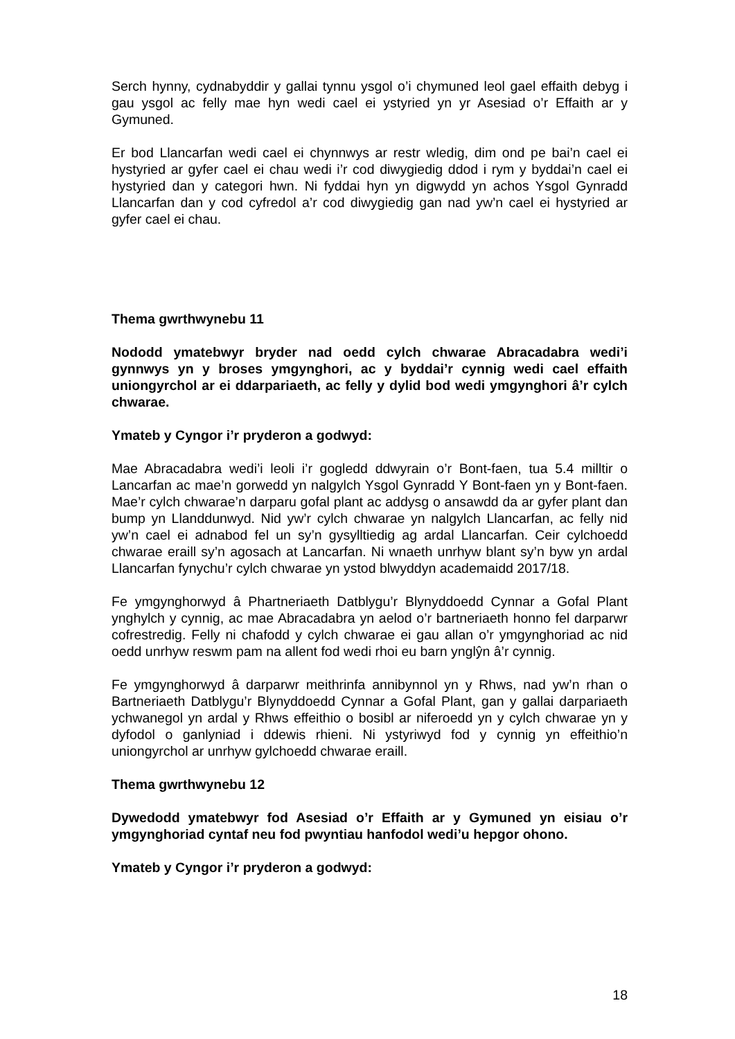Serch hynny, cydnabyddir y gallai tynnu ysgol o’i chymuned leol gael effaith debyg i gau ysgol ac felly mae hyn wedi cael ei ystyried yn yr Asesiad o’r Effaith ar y Gymuned.
Er bod Llancarfan wedi cael ei chynnwys ar restr wledig, dim ond pe bai’n cael ei hystyried ar gyfer cael ei chau wedi i’r cod diwygiedig ddod i rym y byddai’n cael ei hystyried dan y categori hwn. Ni fyddai hyn yn digwydd yn achos Ysgol Gynradd Llancarfan dan y cod cyfredol a’r cod diwygiedig gan nad yw’n cael ei hystyried ar gyfer cael ei chau.
Thema gwrthwynebu 11
Nododd ymatebwyr bryder nad oedd cylch chwarae Abracadabra wedi’i gynnwys yn y broses ymgynghori, ac y byddai’r cynnig wedi cael effaith uniongyrchol ar ei ddarpariaeth, ac felly y dylid bod wedi ymgynghori â’r cylch chwarae.
Ymateb y Cyngor i’r pryderon a godwyd:
Mae Abracadabra wedi’i leoli i’r gogledd ddwyrain o’r Bont-faen, tua 5.4 milltir o Lancarfan ac mae’n gorwedd yn nalgylch Ysgol Gynradd Y Bont-faen yn y Bont-faen. Mae’r cylch chwarae’n darparu gofal plant ac addysg o ansawdd da ar gyfer plant dan bump yn Llanddunwyd. Nid yw’r cylch chwarae yn nalgylch Llancarfan, ac felly nid yw’n cael ei adnabod fel un sy’n gysylltiedig ag ardal Llancarfan. Ceir cylchoedd chwarae eraill sy’n agosach at Lancarfan. Ni wnaeth unrhyw blant sy’n byw yn ardal Llancarfan fynychu’r cylch chwarae yn ystod blwyddyn academaidd 2017/18.
Fe ymgynghorwyd â Phartneriaeth Datblygu’r Blynyddoedd Cynnar a Gofal Plant ynghylch y cynnig, ac mae Abracadabra yn aelod o’r bartneriaeth honno fel darparwr cofrestredig. Felly ni chafodd y cylch chwarae ei gau allan o’r ymgynghoriad ac nid oedd unrhyw reswm pam na allent fod wedi rhoi eu barn ynglŷn â’r cynnig.
Fe ymgynghorwyd â darparwr meithrinfa annibynnol yn y Rhws, nad yw’n rhan o Bartneriaeth Datblygu’r Blynyddoedd Cynnar a Gofal Plant, gan y gallai darpariaeth ychwanegol yn ardal y Rhws effeithio o bosibl ar niferoedd yn y cylch chwarae yn y dyfodol o ganlyniad i ddewis rhieni. Ni ystyriwyd fod y cynnig yn effeithio’n uniongyrchol ar unrhyw gylchoedd chwarae eraill.
Thema gwrthwynebu 12
Dywedodd ymatebwyr fod Asesiad o’r Effaith ar y Gymuned yn eisiau o’r ymgynghoriad cyntaf neu fod pwyntiau hanfodol wedi’u hepgor ohono.
Ymateb y Cyngor i’r pryderon a godwyd:
18